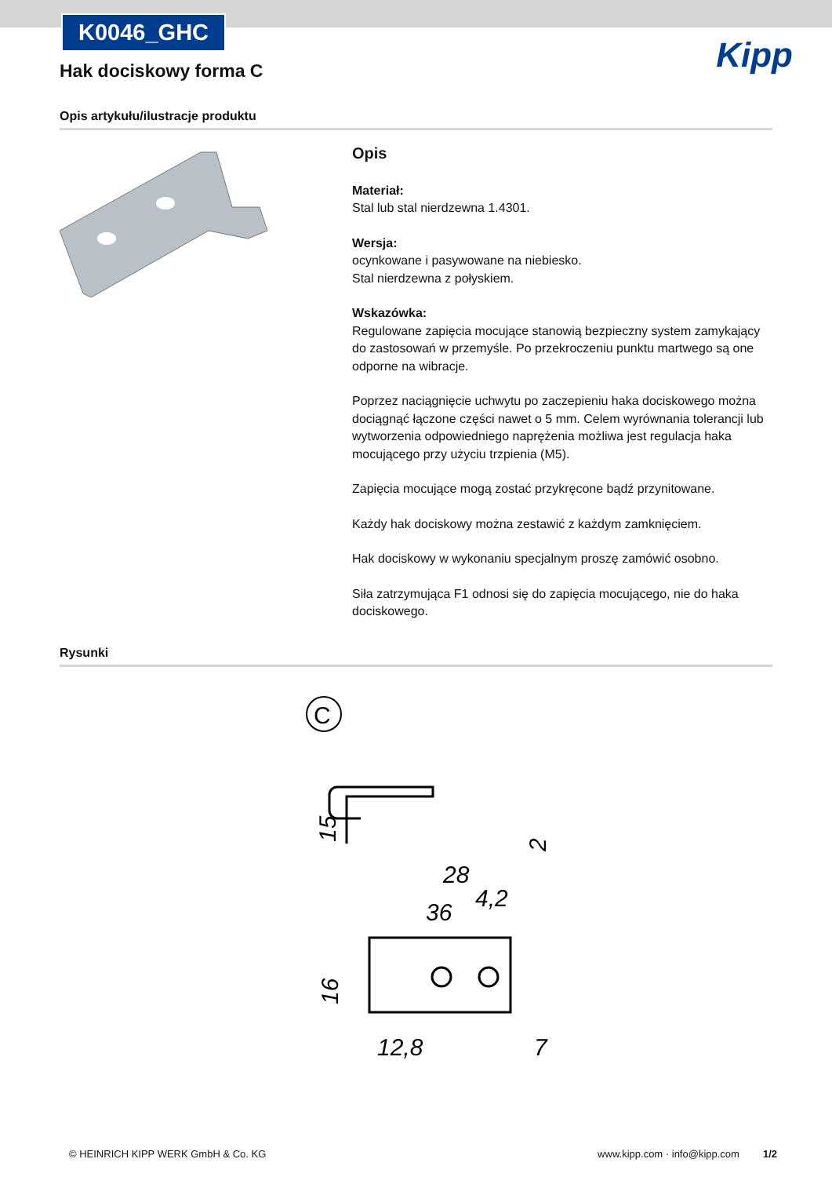K0046_GHC
Kipp
Hak dociskowy forma C
Opis artykułu/ilustracje produktu
Opis
Materiał:
Stal lub stal nierdzewna 1.4301.
Wersja:
ocynkowane i pasywowane na niebiesko.
Stal nierdzewna z połyskiem.
Wskazówka:
Regulowane zapięcia mocujące stanowią bezpieczny system zamykający do zastosowań w przemyśle. Po przekroczeniu punktu martwego są one odporne na wibracje.
Poprzez naciągnięcie uchwytu po zaczepieniu haka dociskowego można dociągnąć łączone części nawet o 5 mm. Celem wyrównania tolerancji lub wytworzenia odpowiedniego naprężenia możliwa jest regulacja haka mocującego przy użyciu trzpienia (M5).
Zapięcia mocujące mogą zostać przykręcone bądź przynitowane.
Każdy hak dociskowy można zestawić z każdym zamknięciem.
Hak dociskowy w wykonaniu specjalnym proszę zamówić osobno.
Siła zatrzymująca F1 odnosi się do zapięcia mocującego, nie do haka dociskowego.
Rysunki
C
28
36
15
2
4,2
16
12,8
7
© HEINRICH KIPP WERK GmbH & Co. KG www.kipp.com · info@kipp.com 1/2